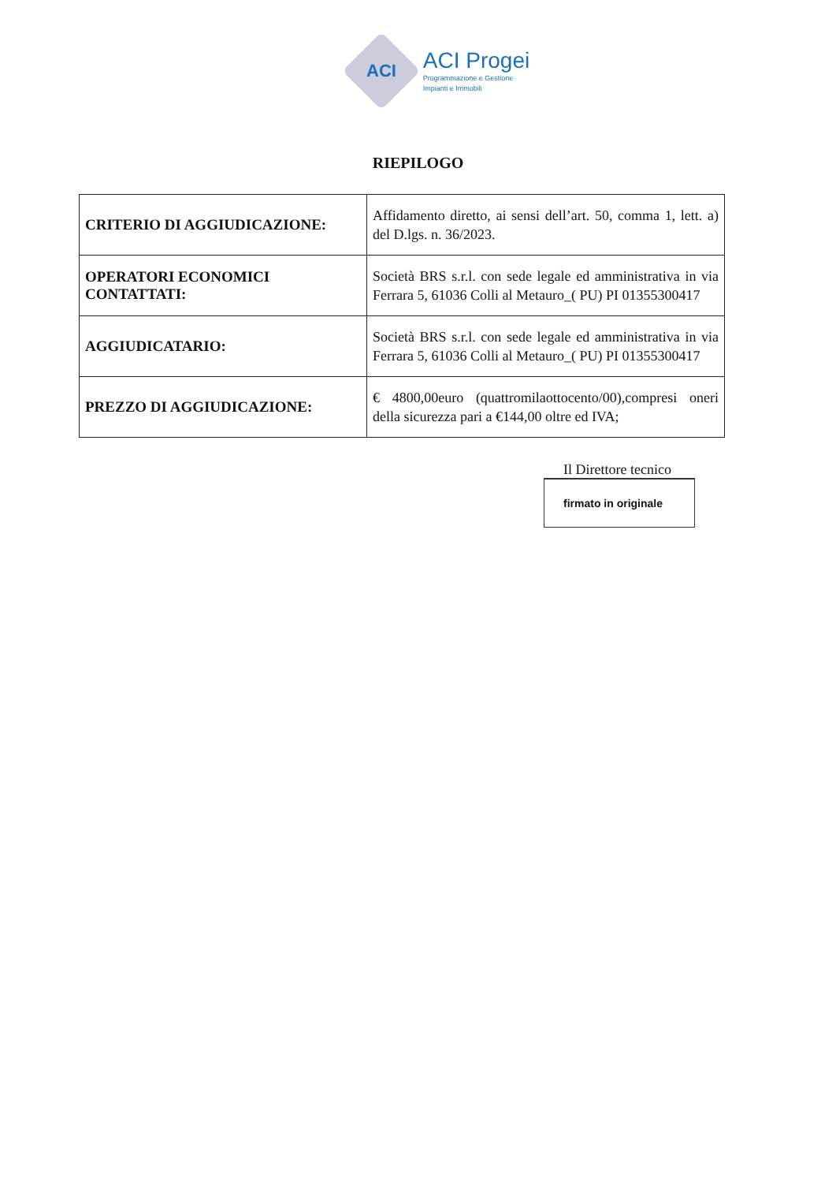ACI
ACI Progei
Programmazione e Gestione
Impianti e Immobili
RIEPILOGO
| CRITERIO DI AGGIUDICAZIONE: | Affidamento diretto, ai sensi dell’art. 50, comma 1, lett. a) del D.lgs. n. 36/2023. |
| OPERATORI ECONOMICI CONTATTATI: | Società BRS s.r.l. con sede legale ed amministrativa in via Ferrara 5, 61036 Colli al Metauro_( PU) PI 01355300417 |
| AGGIUDICATARIO: | Società BRS s.r.l. con sede legale ed amministrativa in via Ferrara 5, 61036 Colli al Metauro_( PU) PI 01355300417 |
| PREZZO DI AGGIUDICAZIONE: | € 4800,00euro (quattromilaottocento/00),compresi oneri della sicurezza pari a €144,00 oltre ed IVA; |
Il Direttore tecnico
firmato in originale